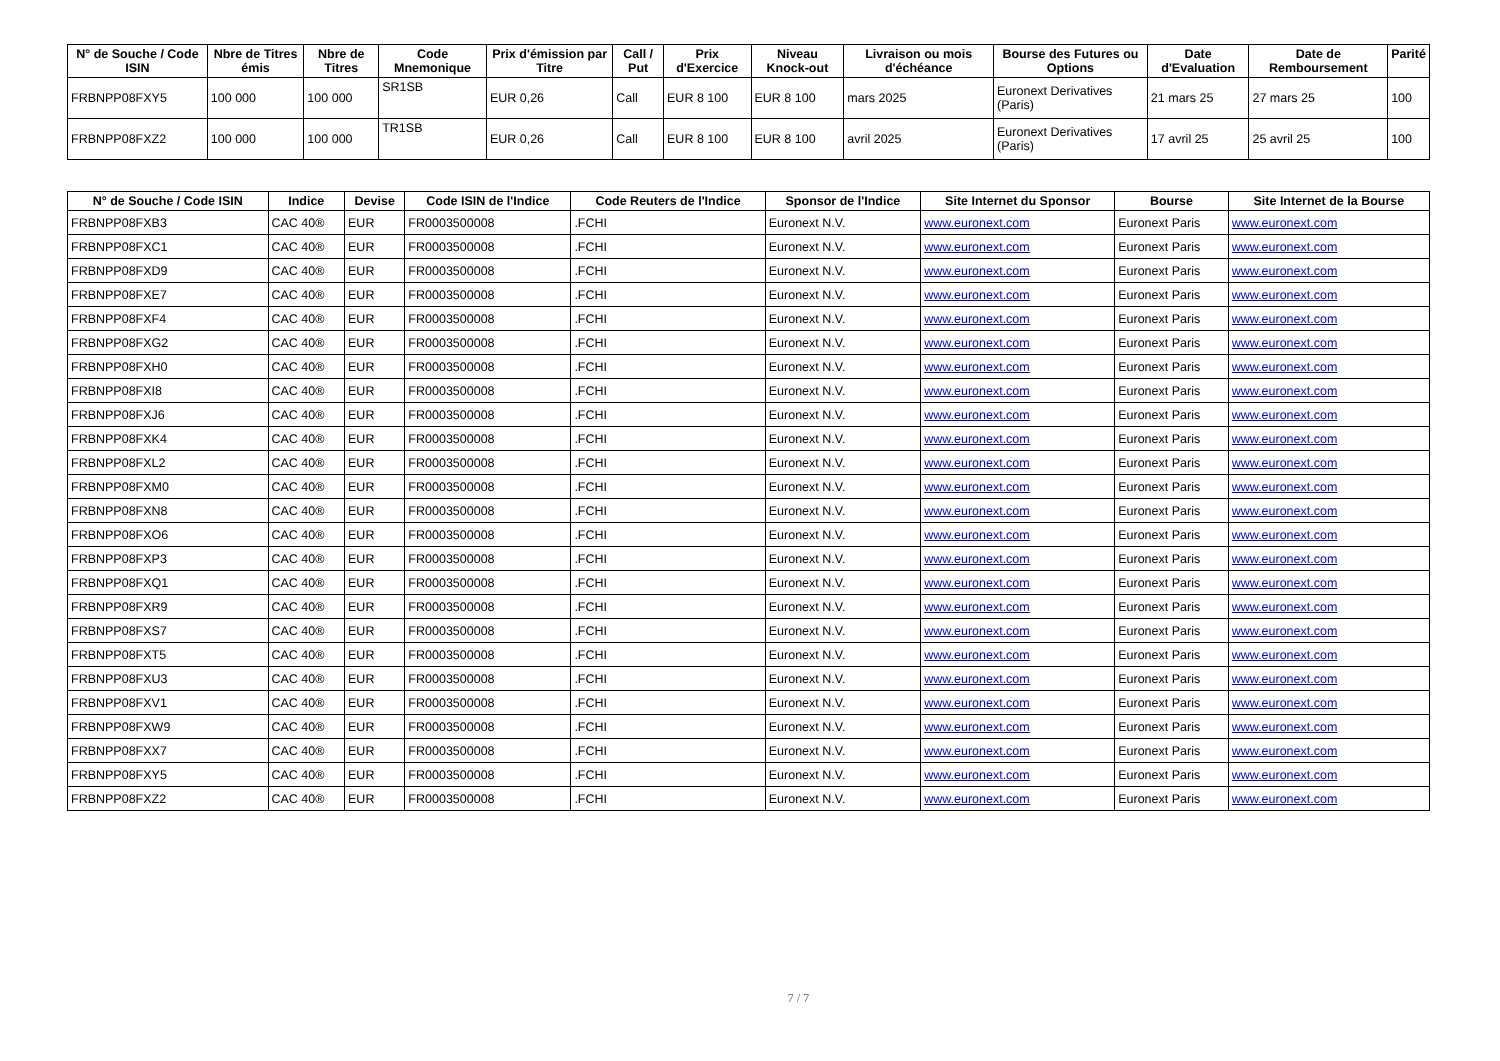| N° de Souche / Code ISIN | Nbre de Titres émis | Nbre de Titres | Code Mnemonique | Prix d'émission par Titre | Call / Put | Prix d'Exercice | Niveau Knock-out | Livraison ou mois d'échéance | Bourse des Futures ou Options | Date d'Evaluation | Date de Remboursement | Parité |
| --- | --- | --- | --- | --- | --- | --- | --- | --- | --- | --- | --- | --- |
| FRBNPP08FXY5 | 100 000 | 100 000 | SR1SB | EUR 0,26 | Call | EUR 8 100 | EUR 8 100 | mars 2025 | Euronext Derivatives (Paris) | 21 mars 25 | 27 mars 25 | 100 |
| FRBNPP08FXZ2 | 100 000 | 100 000 | TR1SB | EUR 0,26 | Call | EUR 8 100 | EUR 8 100 | avril 2025 | Euronext Derivatives (Paris) | 17 avril 25 | 25 avril 25 | 100 |
| N° de Souche / Code ISIN | Indice | Devise | Code ISIN de l'Indice | Code Reuters de l'Indice | Sponsor de l'Indice | Site Internet du Sponsor | Bourse | Site Internet de la Bourse |
| --- | --- | --- | --- | --- | --- | --- | --- | --- |
| FRBNPP08FXB3 | CAC 40® | EUR | FR0003500008 | .FCHI | Euronext N.V. | www.euronext.com | Euronext Paris | www.euronext.com |
| FRBNPP08FXC1 | CAC 40® | EUR | FR0003500008 | .FCHI | Euronext N.V. | www.euronext.com | Euronext Paris | www.euronext.com |
| FRBNPP08FXD9 | CAC 40® | EUR | FR0003500008 | .FCHI | Euronext N.V. | www.euronext.com | Euronext Paris | www.euronext.com |
| FRBNPP08FXE7 | CAC 40® | EUR | FR0003500008 | .FCHI | Euronext N.V. | www.euronext.com | Euronext Paris | www.euronext.com |
| FRBNPP08FXF4 | CAC 40® | EUR | FR0003500008 | .FCHI | Euronext N.V. | www.euronext.com | Euronext Paris | www.euronext.com |
| FRBNPP08FXG2 | CAC 40® | EUR | FR0003500008 | .FCHI | Euronext N.V. | www.euronext.com | Euronext Paris | www.euronext.com |
| FRBNPP08FXH0 | CAC 40® | EUR | FR0003500008 | .FCHI | Euronext N.V. | www.euronext.com | Euronext Paris | www.euronext.com |
| FRBNPP08FXI8 | CAC 40® | EUR | FR0003500008 | .FCHI | Euronext N.V. | www.euronext.com | Euronext Paris | www.euronext.com |
| FRBNPP08FXJ6 | CAC 40® | EUR | FR0003500008 | .FCHI | Euronext N.V. | www.euronext.com | Euronext Paris | www.euronext.com |
| FRBNPP08FXK4 | CAC 40® | EUR | FR0003500008 | .FCHI | Euronext N.V. | www.euronext.com | Euronext Paris | www.euronext.com |
| FRBNPP08FXL2 | CAC 40® | EUR | FR0003500008 | .FCHI | Euronext N.V. | www.euronext.com | Euronext Paris | www.euronext.com |
| FRBNPP08FXM0 | CAC 40® | EUR | FR0003500008 | .FCHI | Euronext N.V. | www.euronext.com | Euronext Paris | www.euronext.com |
| FRBNPP08FXN8 | CAC 40® | EUR | FR0003500008 | .FCHI | Euronext N.V. | www.euronext.com | Euronext Paris | www.euronext.com |
| FRBNPP08FXO6 | CAC 40® | EUR | FR0003500008 | .FCHI | Euronext N.V. | www.euronext.com | Euronext Paris | www.euronext.com |
| FRBNPP08FXP3 | CAC 40® | EUR | FR0003500008 | .FCHI | Euronext N.V. | www.euronext.com | Euronext Paris | www.euronext.com |
| FRBNPP08FXQ1 | CAC 40® | EUR | FR0003500008 | .FCHI | Euronext N.V. | www.euronext.com | Euronext Paris | www.euronext.com |
| FRBNPP08FXR9 | CAC 40® | EUR | FR0003500008 | .FCHI | Euronext N.V. | www.euronext.com | Euronext Paris | www.euronext.com |
| FRBNPP08FXS7 | CAC 40® | EUR | FR0003500008 | .FCHI | Euronext N.V. | www.euronext.com | Euronext Paris | www.euronext.com |
| FRBNPP08FXT5 | CAC 40® | EUR | FR0003500008 | .FCHI | Euronext N.V. | www.euronext.com | Euronext Paris | www.euronext.com |
| FRBNPP08FXU3 | CAC 40® | EUR | FR0003500008 | .FCHI | Euronext N.V. | www.euronext.com | Euronext Paris | www.euronext.com |
| FRBNPP08FXV1 | CAC 40® | EUR | FR0003500008 | .FCHI | Euronext N.V. | www.euronext.com | Euronext Paris | www.euronext.com |
| FRBNPP08FXW9 | CAC 40® | EUR | FR0003500008 | .FCHI | Euronext N.V. | www.euronext.com | Euronext Paris | www.euronext.com |
| FRBNPP08FXX7 | CAC 40® | EUR | FR0003500008 | .FCHI | Euronext N.V. | www.euronext.com | Euronext Paris | www.euronext.com |
| FRBNPP08FXY5 | CAC 40® | EUR | FR0003500008 | .FCHI | Euronext N.V. | www.euronext.com | Euronext Paris | www.euronext.com |
| FRBNPP08FXZ2 | CAC 40® | EUR | FR0003500008 | .FCHI | Euronext N.V. | www.euronext.com | Euronext Paris | www.euronext.com |
7 / 7